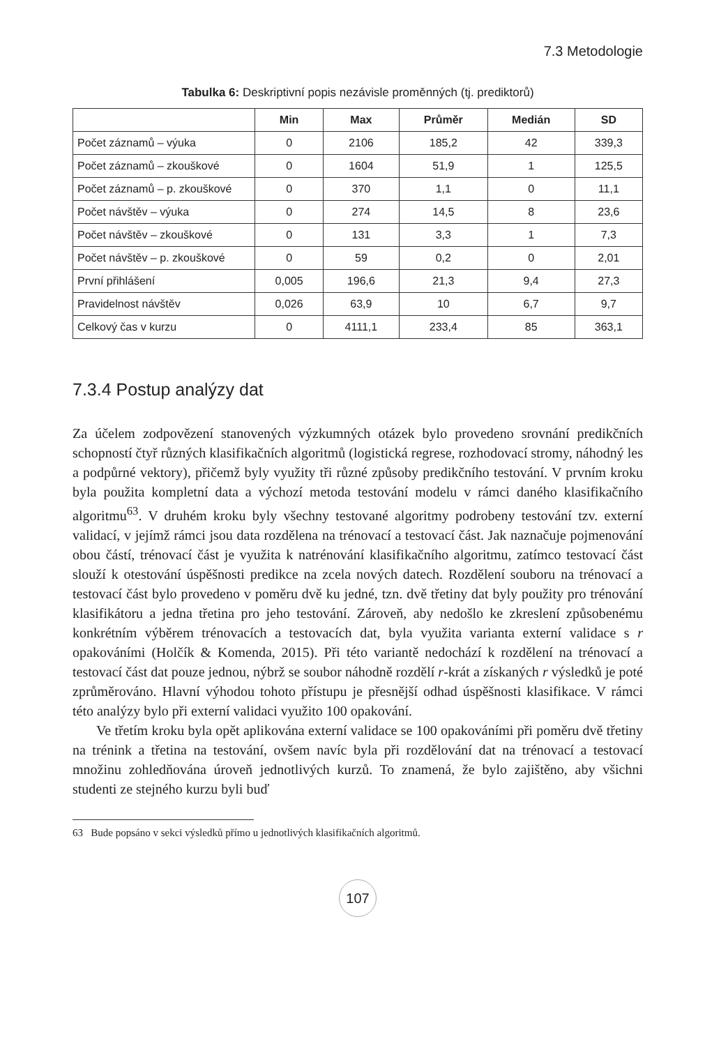7.3 Metodologie
Tabulka 6: Deskriptivní popis nezávisle proměnných (tj. prediktorů)
| | Min | Max | Průměr | Medián | SD |
| --- | --- | --- | --- | --- | --- |
| Počet záznamů – výuka | 0 | 2106 | 185,2 | 42 | 339,3 |
| Počet záznamů – zkouškové | 0 | 1604 | 51,9 | 1 | 125,5 |
| Počet záznamů – p. zkouškové | 0 | 370 | 1,1 | 0 | 11,1 |
| Počet návštěv – výuka | 0 | 274 | 14,5 | 8 | 23,6 |
| Počet návštěv – zkouškové | 0 | 131 | 3,3 | 1 | 7,3 |
| Počet návštěv – p. zkouškové | 0 | 59 | 0,2 | 0 | 2,01 |
| První přihlášení | 0,005 | 196,6 | 21,3 | 9,4 | 27,3 |
| Pravidelnost návštěv | 0,026 | 63,9 | 10 | 6,7 | 9,7 |
| Celkový čas v kurzu | 0 | 4111,1 | 233,4 | 85 | 363,1 |
7.3.4 Postup analýzy dat
Za účelem zodpovězení stanovených výzkumných otázek bylo provedeno srovnání predikčních schopností čtyř různých klasifikačních algoritmů (logistická regrese, rozhodovací stromy, náhodný les a podpůrné vektory), přičemž byly využity tři různé způsoby predikčního testování. V prvním kroku byla použita kompletní data a výchozí metoda testování modelu v rámci daného klasifikačního algoritmu<sup>63</sup>. V druhém kroku byly všechny testované algoritmy podrobeny testování tzv. externí validací, v jejímž rámci jsou data rozdělena na trénovací a testovací část. Jak naznačuje pojmenování obou částí, trénovací část je využita k natrénování klasifikačního algoritmu, zatímco testovací část slouží k otestování úspěšnosti predikce na zcela nových datech. Rozdělení souboru na trénovací a testovací část bylo provedeno v poměru dvě ku jedné, tzn. dvě třetiny dat byly použity pro trénování klasifikátoru a jedna třetina pro jeho testování. Zároveň, aby nedošlo ke zkreslení způsobenému konkrétním výběrem trénovacích a testovacích dat, byla využita varianta externí validace s r opakováními (Holčík & Komenda, 2015). Při této variantě nedochází k rozdělení na trénovací a testovací část dat pouze jednou, nýbrž se soubor náhodně rozdělí r-krát a získaných r výsledků je poté zprůměrováno. Hlavní výhodou tohoto přístupu je přesnější odhad úspěšnosti klasifikace. V rámci této analýzy bylo při externí validaci využito 100 opakování.
Ve třetím kroku byla opět aplikována externí validace se 100 opakováními při poměru dvě třetiny na trénink a třetina na testování, ovšem navíc byla při rozdělování dat na trénovací a testovací množinu zohledňována úroveň jednotlivých kurzů. To znamená, že bylo zajištěno, aby všichni studenti ze stejného kurzu byli buď
63 Bude popsáno v sekci výsledků přímo u jednotlivých klasifikačních algoritmů.
107